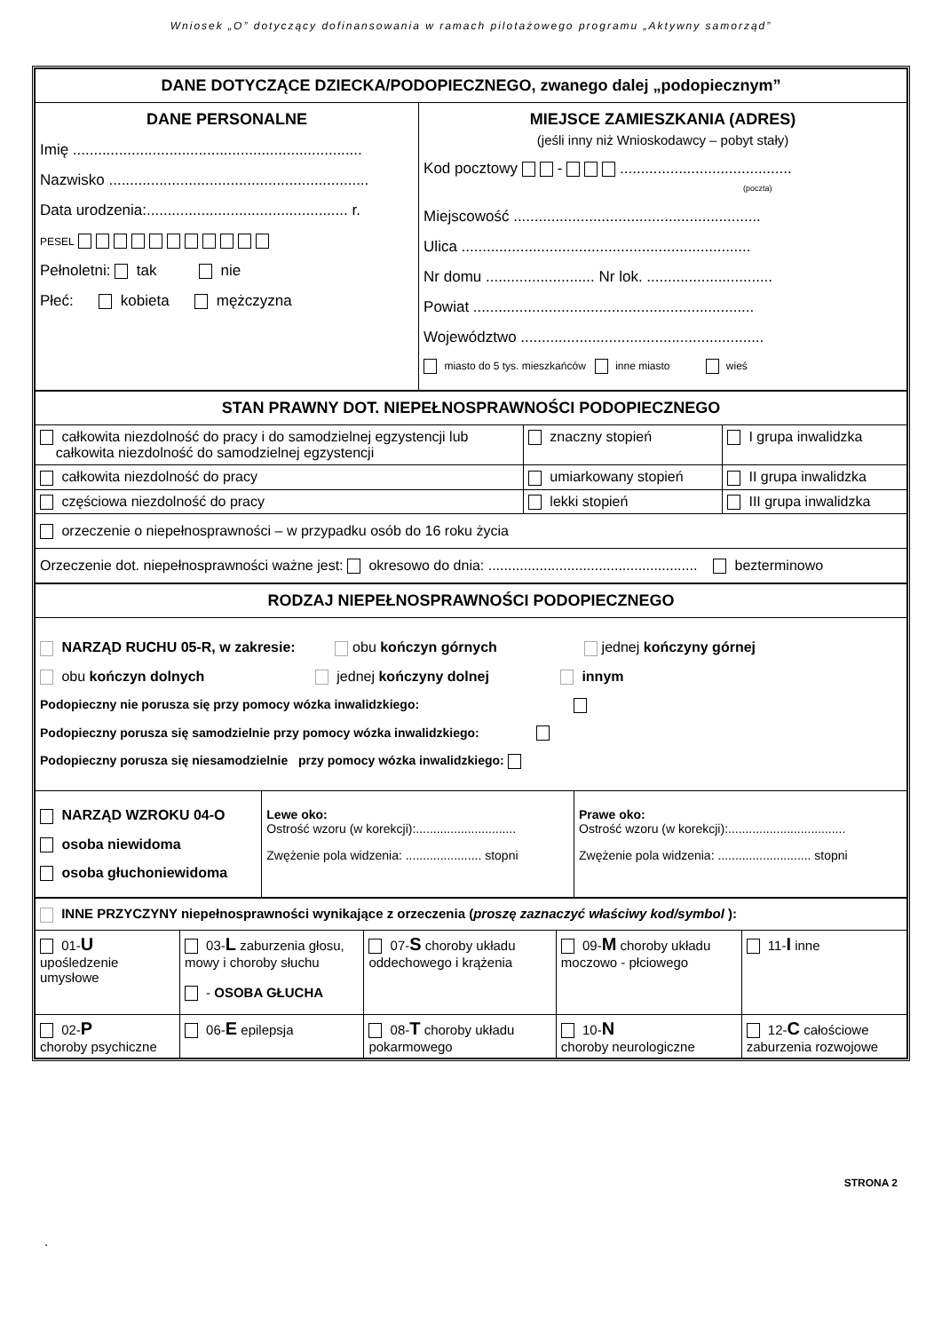Wniosek „O” dotyczący dofinansowania w ramach pilotażowego programu „Aktywny samorząd”
| DANE DOTYCZĄCE DZIECKA/PODOPIECZNEGO, zwanego dalej „podopiecznym” | |
| DANE PERSONALNE Imię ..................................................................... Nazwisko .............................................................. Data urodzenia:................................................ r. PESEL Pełnoletni: tak nie Płeć: kobieta mężczyzna | MIEJSCE ZAMIESZKANIA (ADRES) (jeśli inny niż Wnioskodawcy – pobyt stały) Kod pocztowy - ......................................... (poczta) Miejscowość ........................................................... Ulica ..................................................................... Nr domu .......................... Nr lok. .............................. Powiat ................................................................... Województwo .......................................................... miasto do 5 tys. mieszkańców inne miasto wieś |
| STAN PRAWNY DOT. NIEPEŁNOSPRAWNOŚCI PODOPIECZNEGO | | |
| całkowita niezdolność do pracy i do samodzielnej egzystencji lub całkowita niezdolność do samodzielnej egzystencji | znaczny stopień | I grupa inwalidzka |
| całkowita niezdolność do pracy | umiarkowany stopień | II grupa inwalidzka |
| częściowa niezdolność do pracy | lekki stopień | III grupa inwalidzka |
| orzeczenie o niepełnosprawności – w przypadku osób do 16 roku życia | | |
| Orzeczenie dot. niepełnosprawności ważne jest: okresowo do dnia: ..................................................... bezterminowo | | |
| RODZAJ NIEPEŁNOSPRAWNOŚCI PODOPIECZNEGO | | |
| NARZĄD RUCHU 05-R, w zakresie: obu kończyn górnych jednej kończyny górnej obu kończyn dolnych jednej kończyny dolnej innym Podopieczny nie porusza się przy pomocy wózka inwalidzkiego: Podopieczny porusza się samodzielnie przy pomocy wózka inwalidzkiego: Podopieczny porusza się niesamodzielnie przy pomocy wózka inwalidzkiego: | | |
| NARZĄD WZROKU 04-O osoba niewidoma osoba głuchoniewidoma | Lewe oko: Ostrość wzoru (w korekcji):............................. Zwężenie pola widzenia: ...................... stopni | Prawe oko: Ostrość wzoru (w korekcji):.................................. Zwężenie pola widzenia: ........................... stopni |
| INNE PRZYCZYNY niepełnosprawności wynikające z orzeczenia ( proszę zaznaczyć właściwy kod/symbol ): | | | | |
| 01- U upośledzenie umysłowe | 03- L zaburzenia głosu, mowy i choroby słuchu - OSOBA GŁUCHA | 07- S choroby układu oddechowego i krążenia | 09- M choroby układu moczowo - płciowego | 11- I inne |
| 02- P choroby psychiczne | 06- E epilepsja | 08- T choroby układu pokarmowego | 10- N choroby neurologiczne | 12- C całościowe zaburzenia rozwojowe |
STRONA 2
.